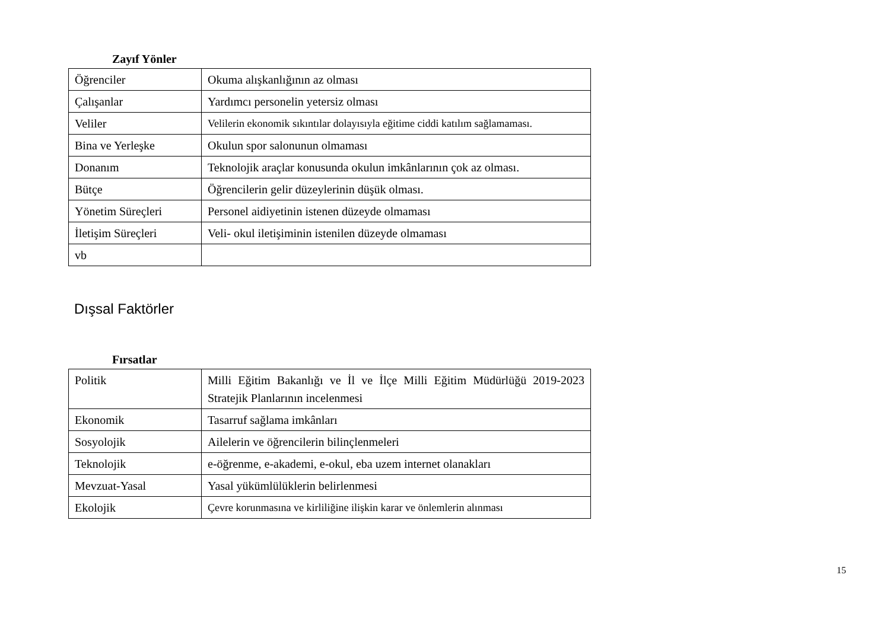Zayıf Yönler
| Öğrenciler | Okuma alışkanlığının az olması |
| Çalışanlar | Yardımcı personelin yetersiz olması |
| Veliler | Velilerin ekonomik sıkıntılar dolayısıyla eğitime ciddi katılım sağlamaması. |
| Bina ve Yerleşke | Okulun spor salonunun olmaması |
| Donanım | Teknolojik araçlar konusunda okulun imkânlarının çok az olması. |
| Bütçe | Öğrencilerin gelir düzeylerinin düşük olması. |
| Yönetim Süreçleri | Personel aidiyetinin istenen düzeyde olmaması |
| İletişim Süreçleri | Veli- okul iletişiminin istenilen düzeyde olmaması |
| vb | |
Dışsal Faktörler
Fırsatlar
| Politik | Milli Eğitim Bakanlığı ve İl ve İlçe Milli Eğitim Müdürlüğü 2019-2023 Stratejik Planlarının incelenmesi |
| Ekonomik | Tasarruf sağlama imkânları |
| Sosyolojik | Ailelerin ve öğrencilerin bilinçlenmeleri |
| Teknolojik | e-öğrenme, e-akademi, e-okul, eba uzem internet olanakları |
| Mevzuat-Yasal | Yasal yükümlülüklerin belirlenmesi |
| Ekolojik | Çevre korunmasına ve kirliliğine ilişkin karar ve önlemlerin alınması |
15